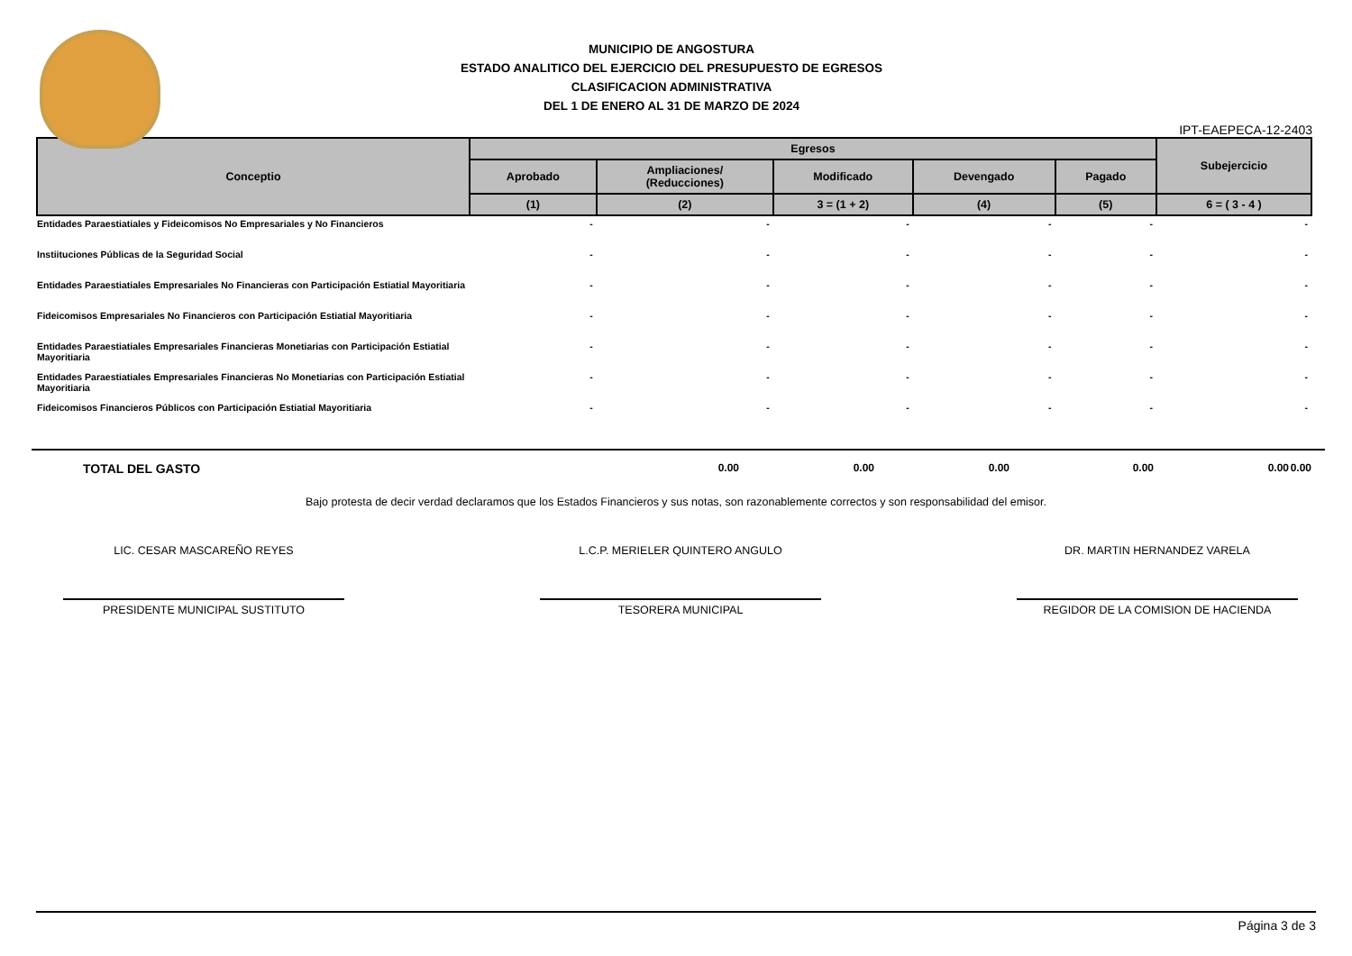MUNICIPIO DE ANGOSTURA
ESTADO ANALITICO DEL EJERCICIO DEL PRESUPUESTO DE EGRESOS
CLASIFICACION ADMINISTRATIVA
DEL 1 DE ENERO AL 31 DE MARZO DE 2024
IPT-EAEPECA-12-2403
| Conceptio | Egresos | | | | | Subejercicio |
| --- | --- | --- | --- | --- | --- | --- |
| | Aprobado | Ampliaciones/ (Reducciones) | Modificado | Devengado | Pagado | |
| | (1) | (2) | 3 = (1 + 2) | (4) | (5) | 6 = ( 3 - 4 ) |
| Entidades Paraestiatiales y Fideicomisos No Empresariales y No Financieros | - | - | - | - | - | - |
| Instiituciones Públicas de la Seguridad Social | - | - | - | - | - | - |
| Entidades Paraestiatiales Empresariales No Financieras con Participación Estiatial Mayoritiaria | - | - | - | - | - | - |
| Fideicomisos Empresariales No Financieros con Participación Estiatial Mayoritiaria | - | - | - | - | - | - |
| Entidades Paraestiatiales Empresariales Financieras Monetiarias con Participación Estiatial Mayoritiaria | - | - | - | - | - | - |
| Entidades Paraestiatiales Empresariales Financieras No Monetiarias con Participación Estiatial Mayoritiaria | - | - | - | - | - | - |
| Fideicomisos Financieros Públicos con Participación Estiatial Mayoritiaria | - | - | - | - | - | - |
TOTAL DEL GASTO
0.00
0.00
0.00
0.00
0.00
0.00
Bajo protesta de decir verdad declaramos que los Estados Financieros y sus notas, son razonablemente correctos y son responsabilidad del emisor.
LIC. CESAR MASCAREÑO REYES
PRESIDENTE MUNICIPAL SUSTITUTO
L.C.P. MERIELER QUINTERO ANGULO
TESORERA MUNICIPAL
DR. MARTIN HERNANDEZ VARELA
REGIDOR DE LA COMISION DE HACIENDA
Página 3 de 3